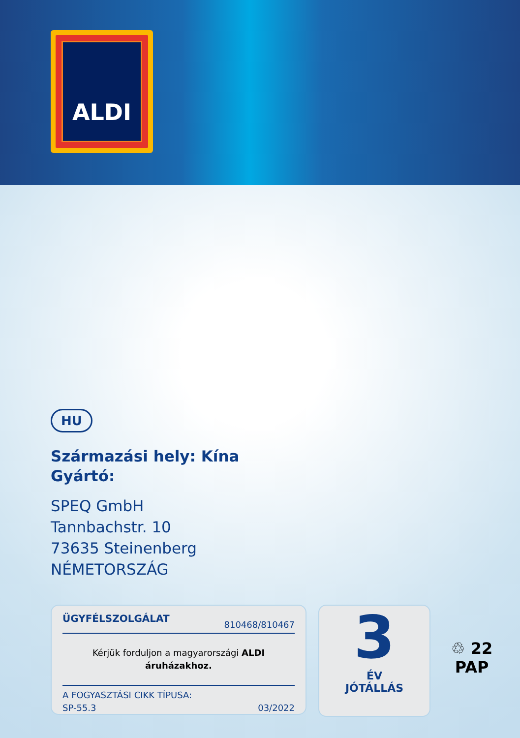ALDI
HU
Származási hely: Kína
Gyártó:
SPEQ GmbH
Tannbachstr. 10
73635 Steinenberg
NÉMETORSZÁG
ÜGYFÉLSZOLGÁLAT 810468/810467
Kérjük forduljon a magyarországi ALDI
áruházakhoz.
A FOGYASZTÁSI CIKK TÍPUSA:
SP-55.3 03/2022
3
ÉV
JÓTÁLLÁS
♲ 22
PAP